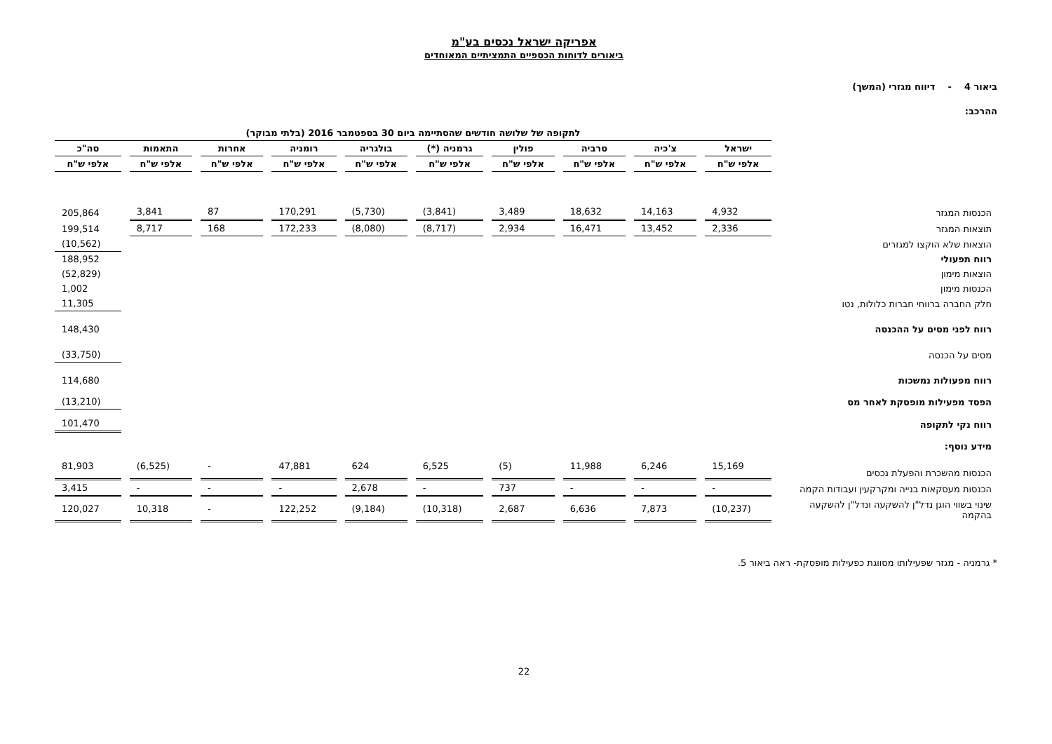אפריקה ישראל נכסים בע"מ
ביאורים לדוחות הכספיים התמציתיים המאוחדים
ביאור 4 - דיווח מגזרי (המשך)
ההרכב:
| | לתקופה של שלושה חודשים שהסתיימה ביום 30 בספטמבר 2016 (בלתי מבוקר) | | | | | | | | | |
| | ישראל | צ'כיה | סרביה | פולין | גרמניה (*) | בולגריה | רומניה | אחרות | התאמות | סה"כ |
| | אלפי ש"ח | אלפי ש"ח | אלפי ש"ח | אלפי ש"ח | אלפי ש"ח | אלפי ש"ח | אלפי ש"ח | אלפי ש"ח | אלפי ש"ח | אלפי ש"ח |
| הכנסות המגזר | 4,932 | 14,163 | 18,632 | 3,489 | (3,841) | (5,730) | 170,291 | 87 | 3,841 | 205,864 |
| תוצאות המגזר | 2,336 | 13,452 | 16,471 | 2,934 | (8,717) | (8,080) | 172,233 | 168 | 8,717 | 199,514 |
| הוצאות שלא הוקצו למגזרים | | | | | | | | | | (10,562) |
| רווח תפעולי | | | | | | | | | | 188,952 |
| הוצאות מימון | | | | | | | | | | (52,829) |
| הכנסות מימון | | | | | | | | | | 1,002 |
| חלק החברה ברווחי חברות כלולות, נטו | | | | | | | | | | 11,305 |
| רווח לפני מסים על ההכנסה | | | | | | | | | | 148,430 |
| מסים על הכנסה | | | | | | | | | | (33,750) |
| רווח מפעולות נמשכות | | | | | | | | | | 114,680 |
| הפסד מפעילות מופסקת לאחר מס | | | | | | | | | | (13,210) |
| רווח נקי לתקופה | | | | | | | | | | 101,470 |
| מידע נוסף: | | | | | | | | | | |
| הכנסות מהשכרת והפעלת נכסים | 15,169 | 6,246 | 11,988 | (5) | 6,525 | 624 | 47,881 | - | (6,525) | 81,903 |
| הכנסות מעסקאות בנייה ומקרקעין ועבודות הקמה | - | - | - | 737 | - | 2,678 | - | - | - | 3,415 |
| שינוי בשווי הוגן נדל"ן להשקעה ונדל"ן להשקעה בהקמה | (10,237) | 7,873 | 6,636 | 2,687 | (10,318) | (9,184) | 122,252 | - | 10,318 | 120,027 |
* גרמניה - מגזר שפעילותו מסווגת כפעילות מופסקת- ראה ביאור 5.
22